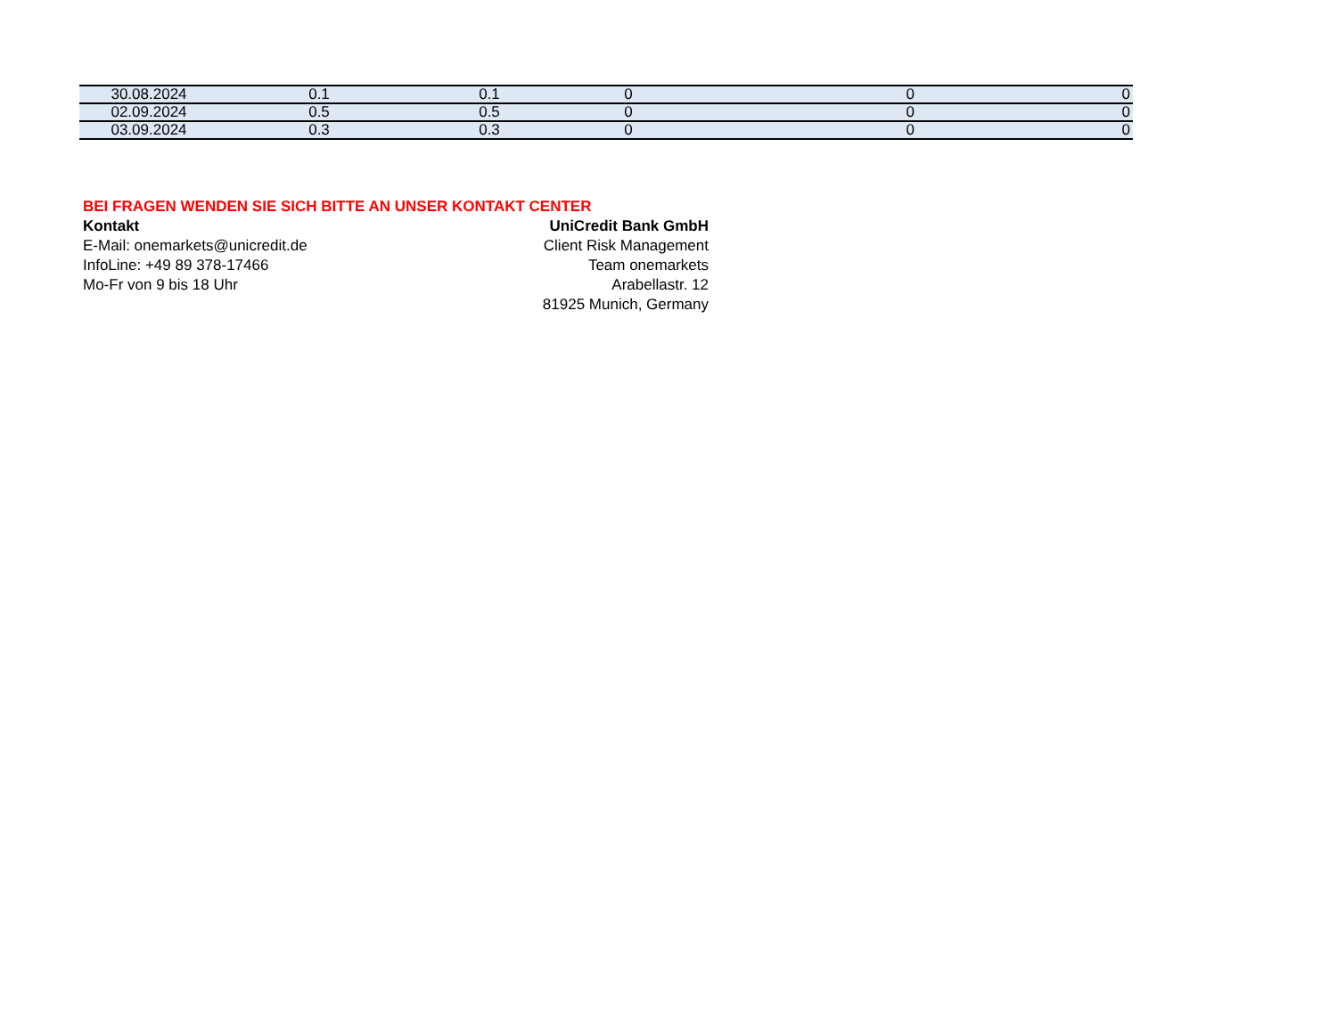| 30.08.2024 | 0.1 | 0.1 | 0 | 0 | 0 |
| 02.09.2024 | 0.5 | 0.5 | 0 | 0 | 0 |
| 03.09.2024 | 0.3 | 0.3 | 0 | 0 | 0 |
BEI FRAGEN WENDEN SIE SICH BITTE AN UNSER KONTAKT CENTER
Kontakt
E-Mail: onemarkets@unicredit.de
InfoLine: +49 89 378-17466
Mo-Fr von 9 bis 18 Uhr
UniCredit Bank GmbH
Client Risk Management
Team onemarkets
Arabellastr. 12
81925 Munich, Germany